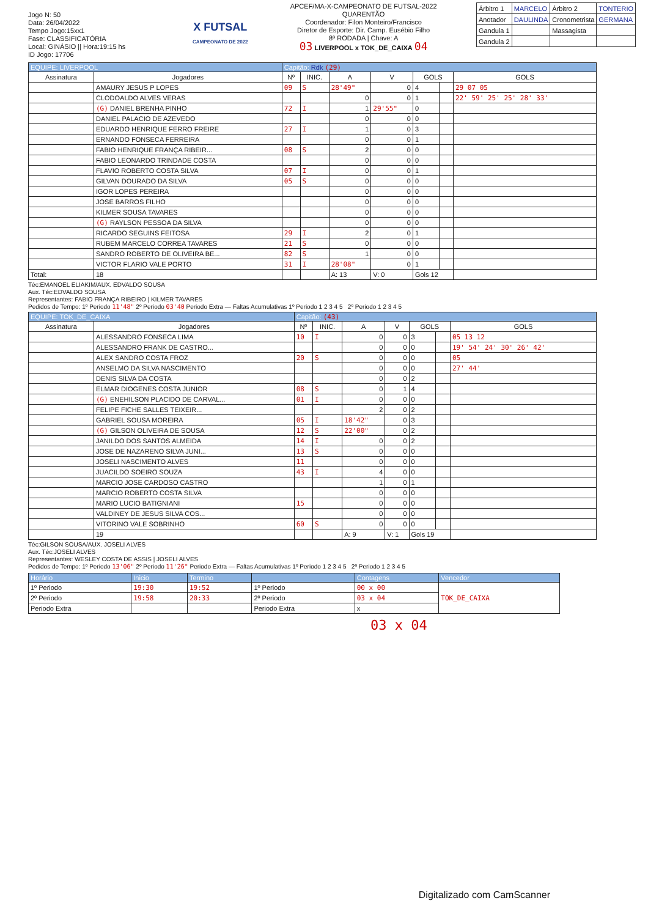Jogo N: 50
Data: 26/04/2022
Tempo Jogo:15xx1
Fase: CLASSIFICATÓRIA
Local: GINÁSIO || Hora:19:15 hs
ID Jogo: 17706
X FUTSAL
CAMPEONATO DE 2022
APCEF/MA-X-CAMPEONATO DE FUTSAL-2022
QUARENTÃO
Coordenador: Filon Monteiro/Francisco
Diretor de Esporte: Dir. Camp. Eusébio Filho
8ª RODADA | Chave: A
03 LIVERPOOL x TOK_DE_CAIXA 04
| Árbitro 1 | MARCELO | Árbitro 2 | TONTERIO |
| Anotador | DAULINDA | Cronometrista | GERMANA |
| Gandula 1 | | Massagista | |
| Gandula 2 | | | |
| EQUIPE: LIVERPOOL | | Capitão: Rdk (29) | | | | | | |
| Assinatura | Jogadores | Nº | INIC. | A | V | GOLS | | GOLS |
| | AMAURY JESUS P LOPES | 09 | S | 28'49" | 0 | 4 | | 29 07 05 |
| | CLODOALDO ALVES VERAS | | | 0 | 0 | 1 | | 22' 59' 25' 25' 28' 33' |
| | (G) DANIEL BRENHA PINHO | 72 | I | 1 | 29'55" | 0 | | |
| | DANIEL PALACIO DE AZEVEDO | | | 0 | 0 | 0 | | |
| | EDUARDO HENRIQUE FERRO FREIRE | 27 | I | 1 | 0 | 3 | | |
| | ERNANDO FONSECA FERREIRA | | | 0 | 0 | 1 | | |
| | FABIO HENRIQUE FRANÇA RIBEIR... | 08 | S | 2 | 0 | 0 | | |
| | FABIO LEONARDO TRINDADE COSTA | | | 0 | 0 | 0 | | |
| | FLAVIO ROBERTO COSTA SILVA | 07 | I | 0 | 0 | 1 | | |
| | GILVAN DOURADO DA SILVA | 05 | S | 0 | 0 | 0 | | |
| | IGOR LOPES PEREIRA | | | 0 | 0 | 0 | | |
| | JOSE BARROS FILHO | | | 0 | 0 | 0 | | |
| | KILMER SOUSA TAVARES | | | 0 | 0 | 0 | | |
| | (G) RAYLSON PESSOA DA SILVA | | | 0 | 0 | 0 | | |
| | RICARDO SEGUINS FEITOSA | 29 | I | 2 | 0 | 1 | | |
| | RUBEM MARCELO CORREA TAVARES | 21 | S | 0 | 0 | 0 | | |
| | SANDRO ROBERTO DE OLIVEIRA BE... | 82 | S | 1 | 0 | 0 | | |
| | VICTOR FLARIO VALE PORTO | 31 | I | 28'08" | 0 | 1 | | |
| Total: | 18 | | | A: 13 | V: 0 | Gols 12 | | |
Téc:EMANOEL ELIAKIM/AUX. EDVALDO SOUSA
Aux. Téc:EDVALDO SOUSA
Representantes: FABIO FRANÇA RIBEIRO | KILMER TAVARES
Pedidos de Tempo: 1º Periodo 11'48" 2º Periodo 03'40 Periodo Extra — Faltas Acumulativas 1º Periodo 1 2 3 4 5 2º Periodo 1 2 3 4 5
| EQUIPE: TOK_DE_CAIXA | | Capitão: (43) | | | | | | |
| Assinatura | Jogadores | Nº | INIC. | A | V | GOLS | | GOLS |
| | ALESSANDRO FONSECA LIMA | 10 | I | 0 | 0 | 3 | | 05 13 12 |
| | ALESSANDRO FRANK DE CASTRO... | | | 0 | 0 | 0 | | 19' 54' 24' 30' 26' 42' |
| | ALEX SANDRO COSTA FROZ | 20 | S | 0 | 0 | 0 | | 05 |
| | ANSELMO DA SILVA NASCIMENTO | | | 0 | 0 | 0 | | 27' 44' |
| | DENIS SILVA DA COSTA | | | 0 | 0 | 2 | | |
| | ELMAR DIOGENES COSTA JUNIOR | 08 | S | 0 | 1 | 4 | | |
| | (G) ENEHILSON PLACIDO DE CARVAL... | 01 | I | 0 | 0 | 0 | | |
| | FELIPE FICHE SALLES TEIXEIR... | | | 2 | 0 | 2 | | |
| | GABRIEL SOUSA MOREIRA | 05 | I | 18'42" | 0 | 3 | | |
| | (G) GILSON OLIVEIRA DE SOUSA | 12 | S | 22'00" | 0 | 2 | | |
| | JANILDO DOS SANTOS ALMEIDA | 14 | I | 0 | 0 | 2 | | |
| | JOSE DE NAZARENO SILVA JUNI... | 13 | S | 0 | 0 | 0 | | |
| | JOSELI NASCIMENTO ALVES | 11 | | 0 | 0 | 0 | | |
| | JUACILDO SOEIRO SOUZA | 43 | I | 4 | 0 | 0 | | |
| | MARCIO JOSE CARDOSO CASTRO | | | 1 | 0 | 1 | | |
| | MARCIO ROBERTO COSTA SILVA | | | 0 | 0 | 0 | | |
| | MARIO LUCIO BATIGNIANI | 15 | | 0 | 0 | 0 | | |
| | VALDINEY DE JESUS SILVA COS... | | | 0 | 0 | 0 | | |
| | VITORINO VALE SOBRINHO | 60 | S | 0 | 0 | 0 | | |
| | 19 | | | A: 9 | V: 1 | Gols 19 | | |
Téc:GILSON SOUSA/AUX. JOSELI ALVES
Aux. Téc:JOSELI ALVES
Representantes: WESLEY COSTA DE ASSIS | JOSELI ALVES
Pedidos de Tempo: 1º Periodo 13'06" 2º Periodo 11'26" Periodo Extra — Faltas Acumulativas 1º Periodo 1 2 3 4 5 2º Periodo 1 2 3 4 5
| Horário | Inicio | Termino | | Contagens | Vencedor |
| 1º Periodo | 19:30 | 19:52 | 1º Periodo | 00 x 00 | TOK_DE_CAIXA |
| 2º Periodo | 19:58 | 20:33 | 2º Periodo | 03 x 04 | |
| Periodo Extra | | | Periodo Extra | x | |
03 x 04
Digitalizado com CamScanner